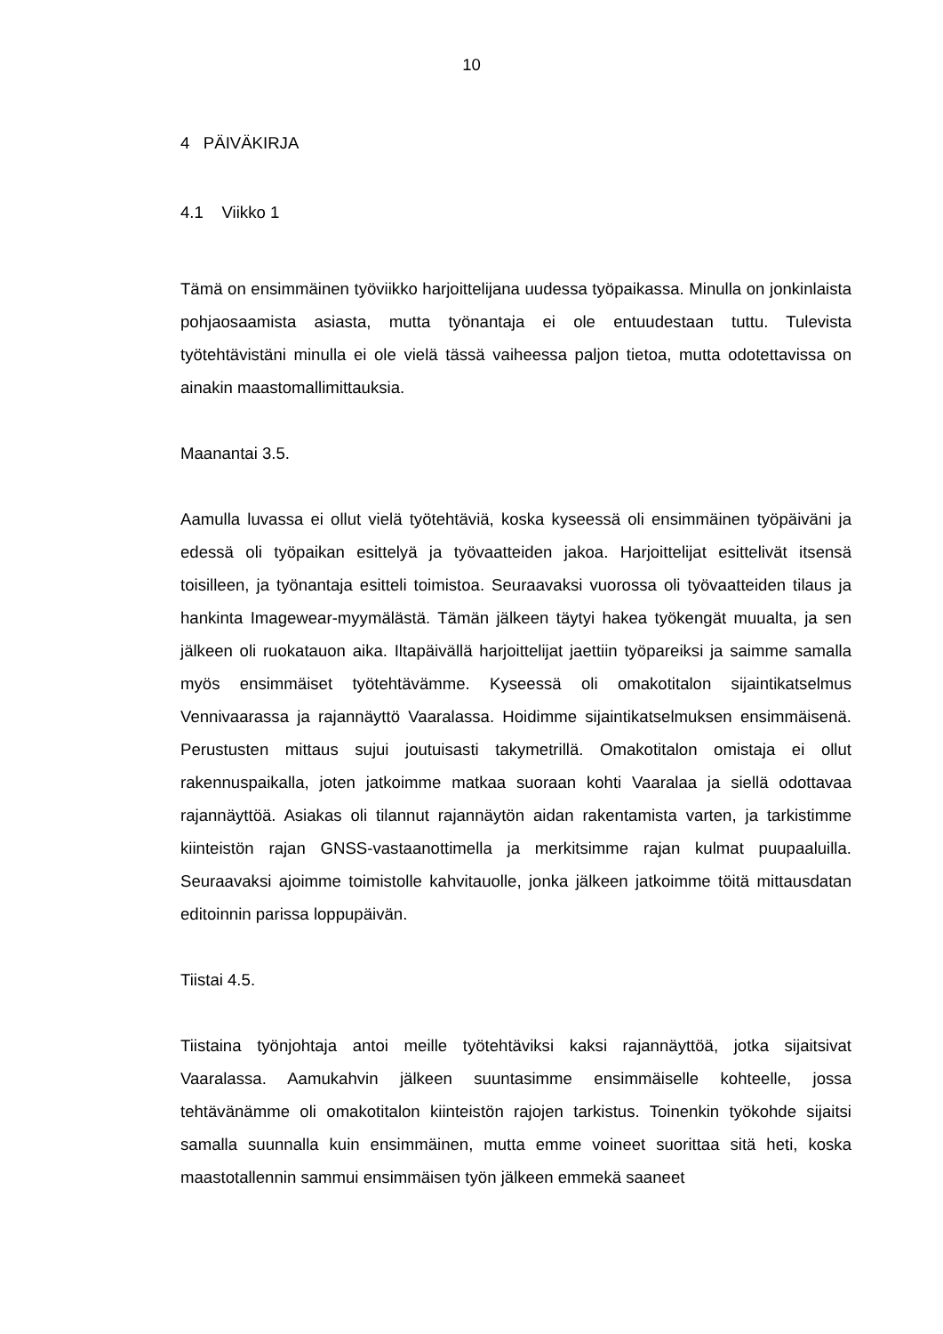10
4 PÄIVÄKIRJA
4.1 Viikko 1
Tämä on ensimmäinen työviikko harjoittelijana uudessa työpaikassa. Minulla on jonkinlaista pohjaosaamista asiasta, mutta työnantaja ei ole entuudestaan tuttu. Tulevista työtehtävistäni minulla ei ole vielä tässä vaiheessa paljon tietoa, mutta odotettavissa on ainakin maastomallimittauksia.
Maanantai 3.5.
Aamulla luvassa ei ollut vielä työtehtäviä, koska kyseessä oli ensimmäinen työpäiväni ja edessä oli työpaikan esittelyä ja työvaatteiden jakoa. Harjoittelijat esittelivät itsensä toisilleen, ja työnantaja esitteli toimistoa. Seuraavaksi vuorossa oli työvaatteiden tilaus ja hankinta Imagewear-myymälästä. Tämän jälkeen täytyi hakea työkengät muualta, ja sen jälkeen oli ruokatauon aika. Iltapäivällä harjoittelijat jaettiin työpareiksi ja saimme samalla myös ensimmäiset työtehtävämme. Kyseessä oli omakotitalon sijaintikatselmus Vennivaarassa ja rajannäyttö Vaaralassa. Hoidimme sijaintikatselmuksen ensimmäisenä. Perustusten mittaus sujui joutuisasti takymetrillä. Omakotitalon omistaja ei ollut rakennuspaikalla, joten jatkoimme matkaa suoraan kohti Vaaralaa ja siellä odottavaa rajannäyttöä. Asiakas oli tilannut rajannäytön aidan rakentamista varten, ja tarkistimme kiinteistön rajan GNSS-vastaanottimella ja merkitsimme rajan kulmat puupaaluilla. Seuraavaksi ajoimme toimistolle kahvitauolle, jonka jälkeen jatkoimme töitä mittausdatan editoinnin parissa loppupäivän.
Tiistai 4.5.
Tiistaina työnjohtaja antoi meille työtehtäviksi kaksi rajannäyttöä, jotka sijaitsivat Vaaralassa. Aamukahvin jälkeen suuntasimme ensimmäiselle kohteelle, jossa tehtävänämme oli omakotitalon kiinteistön rajojen tarkistus. Toinenkin työkohde sijaitsi samalla suunnalla kuin ensimmäinen, mutta emme voineet suorittaa sitä heti, koska maastotallennin sammui ensimmäisen työn jälkeen emmekä saaneet